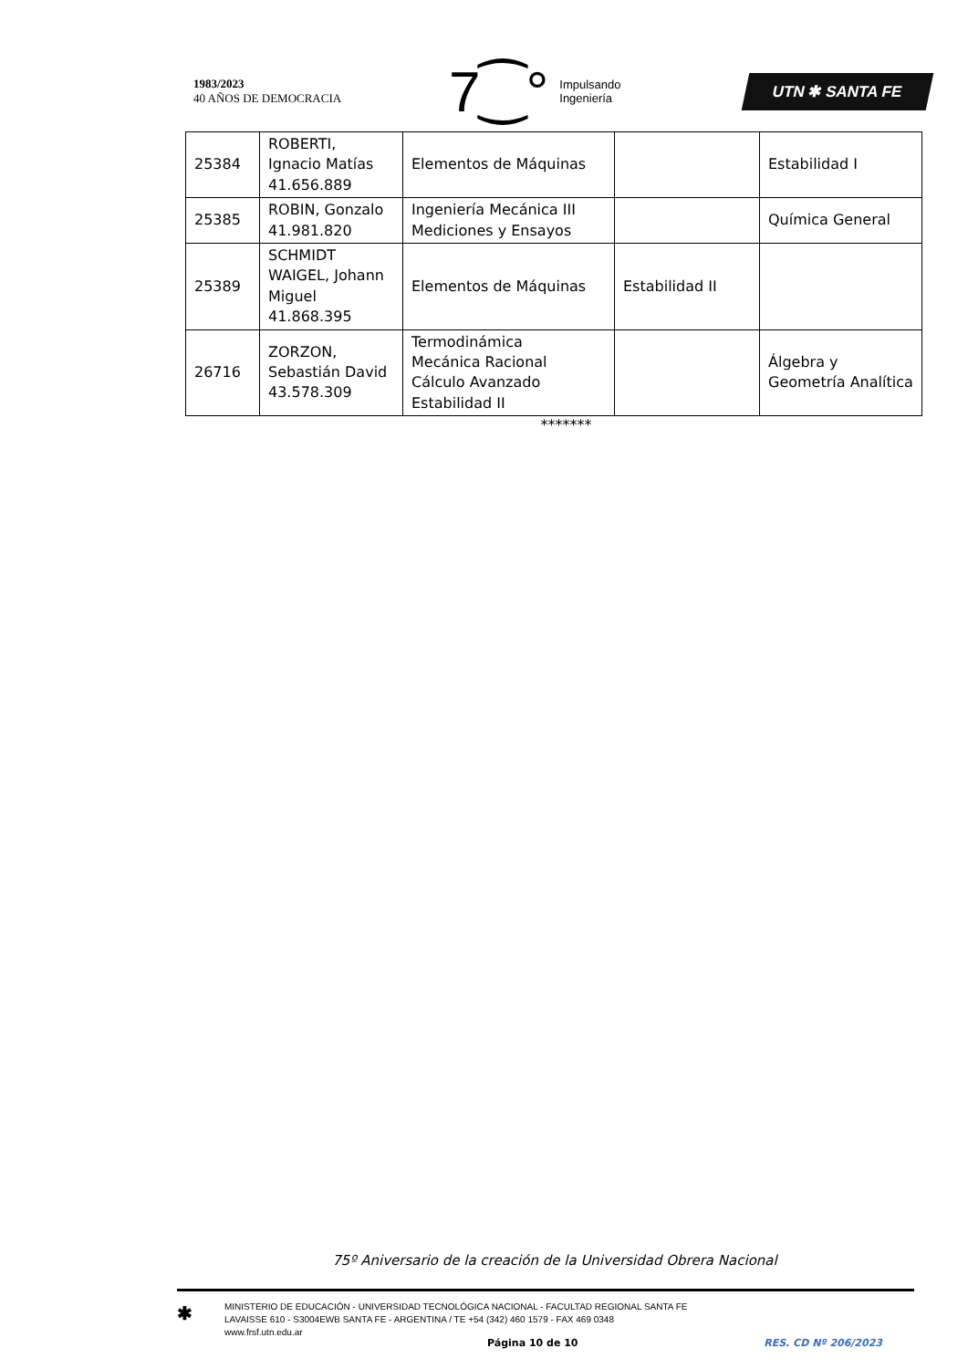1983/2023
40 AÑOS DE DEMOCRACIA
7⁐° Impulsando
Ingeniería
UTN ✱ SANTA FE
| 25384 | ROBERTI, Ignacio Matías 41.656.889 | Elementos de Máquinas | | Estabilidad I |
| 25385 | ROBIN, Gonzalo 41.981.820 | Ingeniería Mecánica III Mediciones y Ensayos | | Química General |
| 25389 | SCHMIDT WAIGEL, Johann Miguel 41.868.395 | Elementos de Máquinas | Estabilidad II | |
| 26716 | ZORZON, Sebastián David 43.578.309 | Termodinámica Mecánica Racional Cálculo Avanzado Estabilidad II | | Álgebra y Geometría Analítica |
*******
75º Aniversario de la creación de la Universidad Obrera Nacional
✱
MINISTERIO DE EDUCACIÓN - UNIVERSIDAD TECNOLÓGICA NACIONAL - FACULTAD REGIONAL SANTA FE
LAVAISSE 610 - S3004EWB SANTA FE - ARGENTINA / TE +54 (342) 460 1579 - FAX 469 0348
www.frsf.utn.edu.ar
Página 10 de 10 RES. CD Nº 206/2023